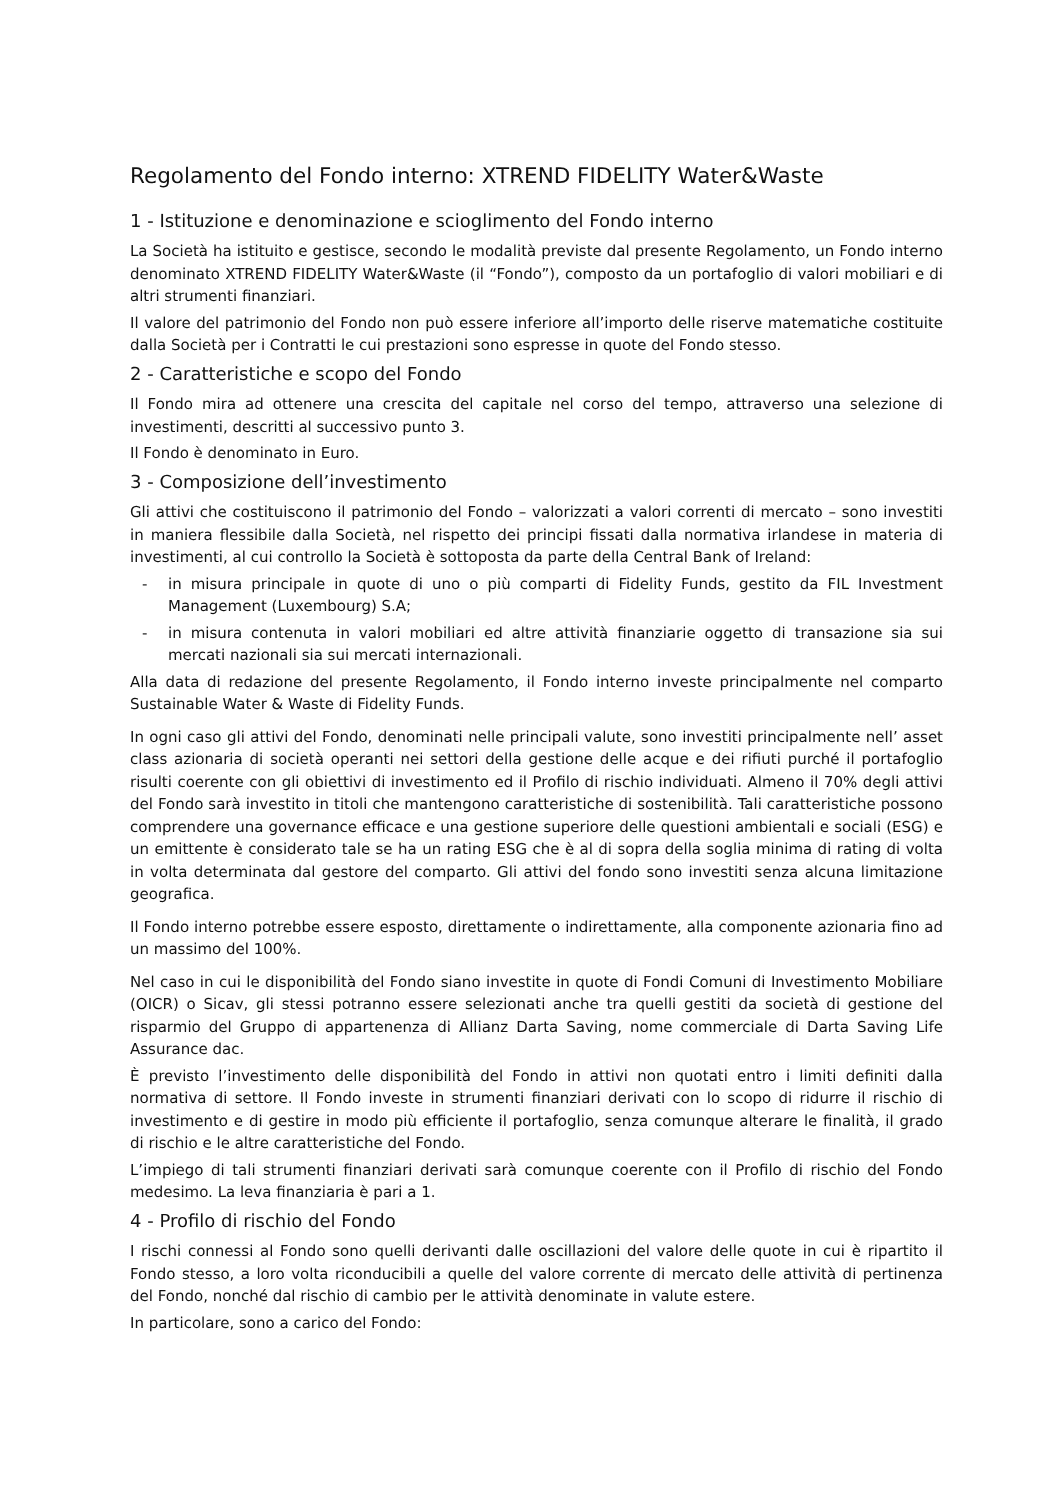Regolamento del Fondo interno: XTREND FIDELITY Water&Waste
1 - Istituzione e denominazione e scioglimento del Fondo interno
La Società ha istituito e gestisce, secondo le modalità previste dal presente Regolamento, un Fondo interno denominato XTREND FIDELITY Water&Waste (il “Fondo”), composto da un portafoglio di valori mobiliari e di altri strumenti finanziari.
Il valore del patrimonio del Fondo non può essere inferiore all’importo delle riserve matematiche costituite dalla Società per i Contratti le cui prestazioni sono espresse in quote del Fondo stesso.
2 - Caratteristiche e scopo del Fondo
Il Fondo mira ad ottenere una crescita del capitale nel corso del tempo, attraverso una selezione di investimenti, descritti al successivo punto 3.
Il Fondo è denominato in Euro.
3 - Composizione dell’investimento
Gli attivi che costituiscono il patrimonio del Fondo – valorizzati a valori correnti di mercato – sono investiti in maniera flessibile dalla Società, nel rispetto dei principi fissati dalla normativa irlandese in materia di investimenti, al cui controllo la Società è sottoposta da parte della Central Bank of Ireland:
- in misura principale in quote di uno o più comparti di Fidelity Funds, gestito da FIL Investment Management (Luxembourg) S.A;
- in misura contenuta in valori mobiliari ed altre attività finanziarie oggetto di transazione sia sui mercati nazionali sia sui mercati internazionali.
Alla data di redazione del presente Regolamento, il Fondo interno investe principalmente nel comparto Sustainable Water & Waste di Fidelity Funds.
In ogni caso gli attivi del Fondo, denominati nelle principali valute, sono investiti principalmente nell’ asset class azionaria di società operanti nei settori della gestione delle acque e dei rifiuti purché il portafoglio risulti coerente con gli obiettivi di investimento ed il Profilo di rischio individuati. Almeno il 70% degli attivi del Fondo sarà investito in titoli che mantengono caratteristiche di sostenibilità. Tali caratteristiche possono comprendere una governance efficace e una gestione superiore delle questioni ambientali e sociali (ESG) e un emittente è considerato tale se ha un rating ESG che è al di sopra della soglia minima di rating di volta in volta determinata dal gestore del comparto. Gli attivi del fondo sono investiti senza alcuna limitazione geografica.
Il Fondo interno potrebbe essere esposto, direttamente o indirettamente, alla componente azionaria fino ad un massimo del 100%.
Nel caso in cui le disponibilità del Fondo siano investite in quote di Fondi Comuni di Investimento Mobiliare (OICR) o Sicav, gli stessi potranno essere selezionati anche tra quelli gestiti da società di gestione del risparmio del Gruppo di appartenenza di Allianz Darta Saving, nome commerciale di Darta Saving Life Assurance dac.
È previsto l’investimento delle disponibilità del Fondo in attivi non quotati entro i limiti definiti dalla normativa di settore. Il Fondo investe in strumenti finanziari derivati con lo scopo di ridurre il rischio di investimento e di gestire in modo più efficiente il portafoglio, senza comunque alterare le finalità, il grado di rischio e le altre caratteristiche del Fondo.
L’impiego di tali strumenti finanziari derivati sarà comunque coerente con il Profilo di rischio del Fondo medesimo. La leva finanziaria è pari a 1.
4 - Profilo di rischio del Fondo
I rischi connessi al Fondo sono quelli derivanti dalle oscillazioni del valore delle quote in cui è ripartito il Fondo stesso, a loro volta riconducibili a quelle del valore corrente di mercato delle attività di pertinenza del Fondo, nonché dal rischio di cambio per le attività denominate in valute estere.
In particolare, sono a carico del Fondo: